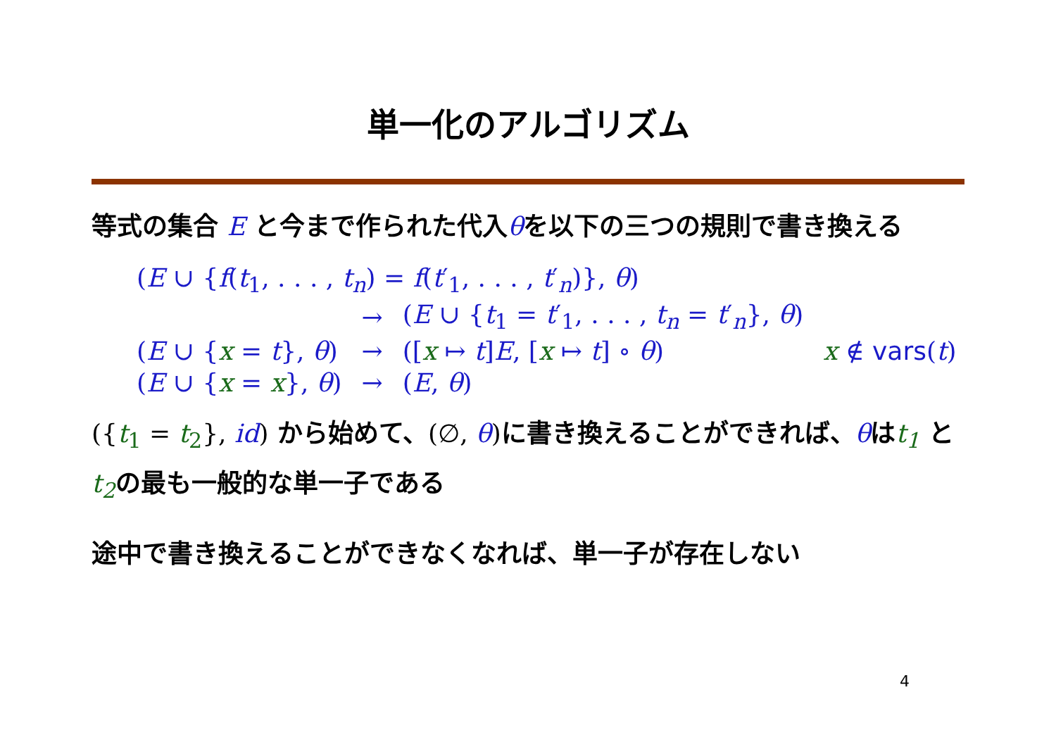単一化のアルゴリズム
等式の集合 E と今まで作られた代入θを以下の三つの規則で書き換える
| ( E ∪ { f ( t<sub>1</sub>, . . . , t<sub>n</sub> ) = f ( t ′<sub>1</sub>, . . . , t ′<sub>n</sub>)}, θ ) | | | |
| | → | ( E ∪ { t<sub>1</sub> = t ′<sub>1</sub>, . . . , t<sub>n</sub> = t ′<sub>n</sub>}, θ ) | |
| ( E ∪ { x = t }, θ ) | → | ([ x ↦ t ] E , [ x ↦ t ] ∘ θ ) | x ∉ vars ( t ) |
| ( E ∪ { x = x }, θ ) | → | ( E , θ ) | |
({t<sub>1</sub> = t<sub>2</sub>}, id) から始めて、(∅, θ) に書き換えることができれば、θはt<sub>1</sub> と t<sub>2</sub>の最も一般的な単一子である
途中で書き換えることができなくなれば、単一子が存在しない
4